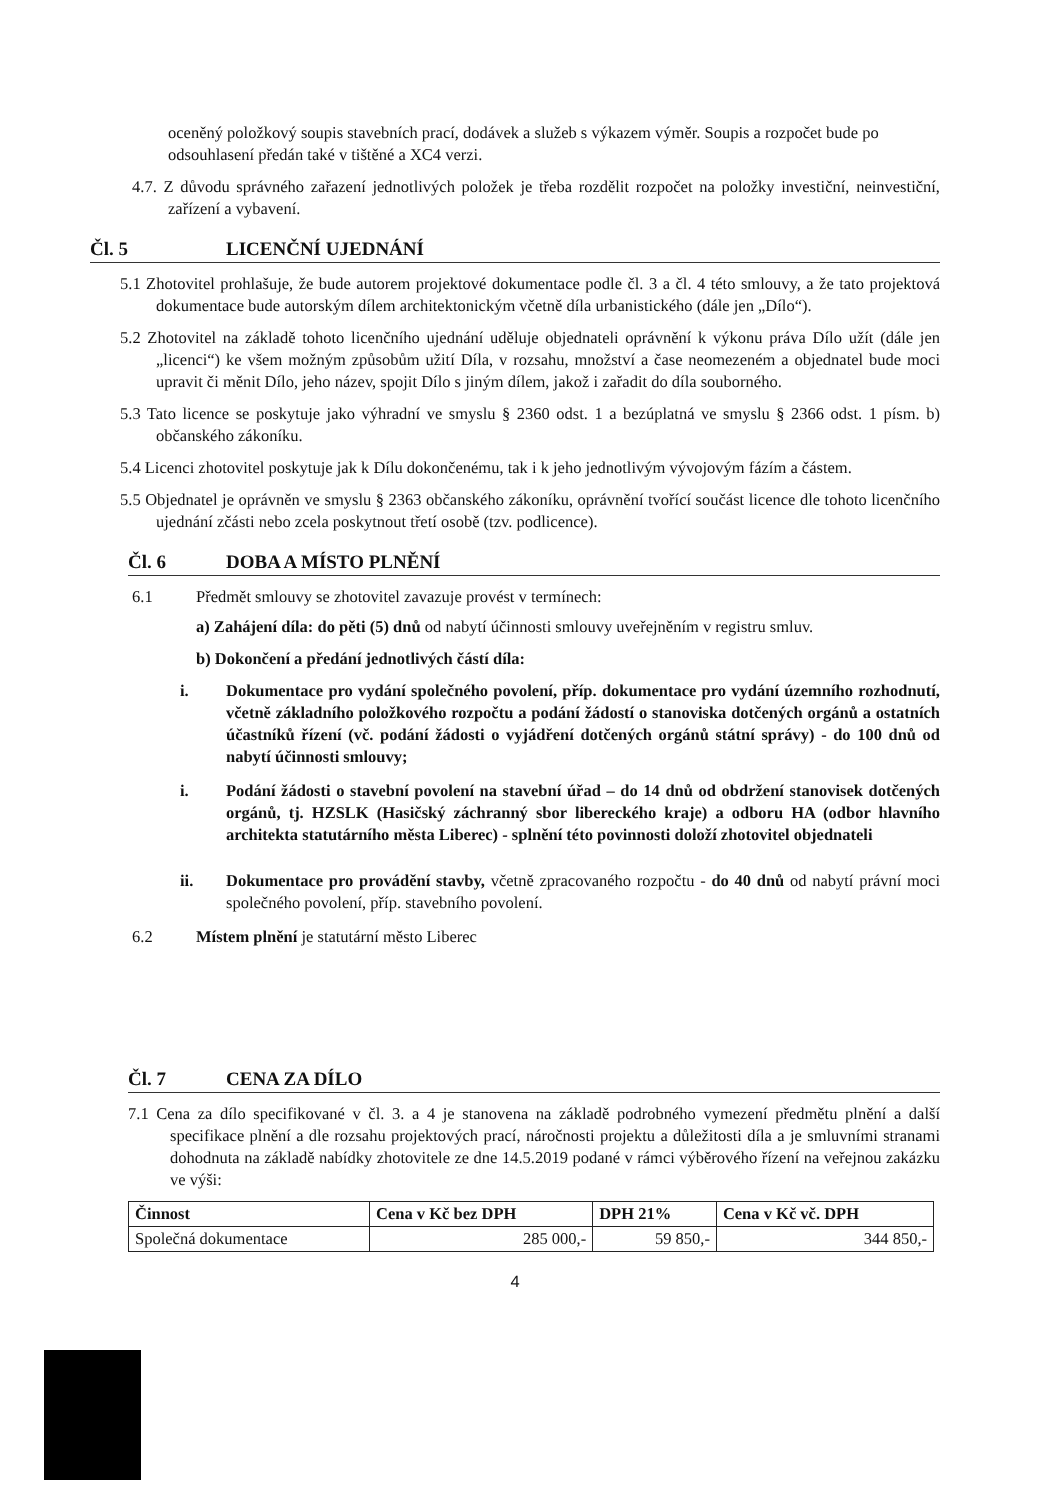oceněný položkový soupis stavebních prací, dodávek a služeb s výkazem výměr. Soupis a rozpočet bude po odsouhlasení předán také v tištěné a XC4 verzi.
4.7. Z důvodu správného zařazení jednotlivých položek je třeba rozdělit rozpočet na položky investiční, neinvestiční, zařízení a vybavení.
Čl. 5 LICENČNÍ UJEDNÁNÍ
5.1 Zhotovitel prohlašuje, že bude autorem projektové dokumentace podle čl. 3 a čl. 4 této smlouvy, a že tato projektová dokumentace bude autorským dílem architektonickým včetně díla urbanistického (dále jen „Dílo“).
5.2 Zhotovitel na základě tohoto licenčního ujednání uděluje objednateli oprávnění k výkonu práva Dílo užít (dále jen „licenci“) ke všem možným způsobům užití Díla, v rozsahu, množství a čase neomezeném a objednatel bude moci upravit či měnit Dílo, jeho název, spojit Dílo s jiným dílem, jakož i zařadit do díla souborného.
5.3 Tato licence se poskytuje jako výhradní ve smyslu § 2360 odst. 1 a bezúplatná ve smyslu § 2366 odst. 1 písm. b) občanského zákoníku.
5.4 Licenci zhotovitel poskytuje jak k Dílu dokončenému, tak i k jeho jednotlivým vývojovým fázím a částem.
5.5 Objednatel je oprávněn ve smyslu § 2363 občanského zákoníku, oprávnění tvořící součást licence dle tohoto licenčního ujednání zčásti nebo zcela poskytnout třetí osobě (tzv. podlicence).
Čl. 6 DOBA A MÍSTO PLNĚNÍ
6.1 Předmět smlouvy se zhotovitel zavazuje provést v termínech:
a) Zahájení díla: do pěti (5) dnů od nabytí účinnosti smlouvy uveřejněním v registru smluv.
b) Dokončení a předání jednotlivých částí díla:
i. Dokumentace pro vydání společného povolení, příp. dokumentace pro vydání územního rozhodnutí, včetně základního položkového rozpočtu a podání žádostí o stanoviska dotčených orgánů a ostatních účastníků řízení (vč. podání žádosti o vyjádření dotčených orgánů státní správy) - do 100 dnů od nabytí účinnosti smlouvy;
i. Podání žádosti o stavební povolení na stavební úřad – do 14 dnů od obdržení stanovisek dotčených orgánů, tj. HZSLK (Hasičský záchranný sbor libereckého kraje) a odboru HA (odbor hlavního architekta statutárního města Liberec) - splnění této povinnosti doloží zhotovitel objednateli
ii. Dokumentace pro provádění stavby, včetně zpracovaného rozpočtu - do 40 dnů od nabytí právní moci společného povolení, příp. stavebního povolení.
6.2 Místem plnění je statutární město Liberec
Čl. 7 CENA ZA DÍLO
7.1 Cena za dílo specifikované v čl. 3. a 4 je stanovena na základě podrobného vymezení předmětu plnění a další specifikace plnění a dle rozsahu projektových prací, náročnosti projektu a důležitosti díla a je smluvními stranami dohodnuta na základě nabídky zhotovitele ze dne 14.5.2019 podané v rámci výběrového řízení na veřejnou zakázku ve výši:
| Činnost | Cena v Kč bez DPH | DPH 21% | Cena v Kč vč. DPH |
| --- | --- | --- | --- |
| Společná dokumentace | 285 000,- | 59 850,- | 344 850,- |
4